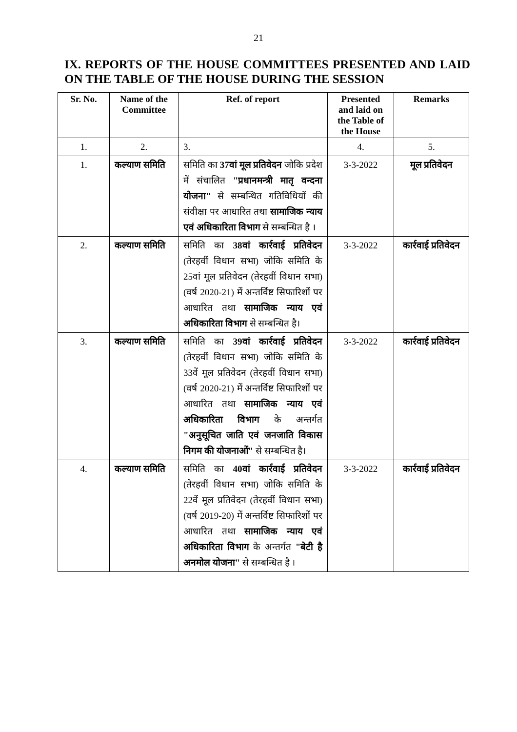21
IX. REPORTS OF THE HOUSE COMMITTEES PRESENTED AND LAID ON THE TABLE OF THE HOUSE DURING THE SESSION
| Sr. No. | Name of the Committee | Ref. of report | Presented and laid on the Table of the House | Remarks |
| --- | --- | --- | --- | --- |
| 1. | 2. | 3. | 4. | 5. |
| 1. | कल्याण समिति | समिति का 37वां मूल प्रतिवेदन जोकि प्रदेश में संचालित "प्रधानमन्त्री मातृ वन्दना योजना" से सम्बन्धित गतिविधियों की संवीक्षा पर आधारित तथा सामाजिक न्याय एवं अधिकारिता विभाग से सम्बन्धित है । | 3-3-2022 | मूल प्रतिवेदन |
| 2. | कल्याण समिति | समिति का 38वां कार्रवाई प्रतिवेदन (तेरहवीं विधान सभा) जोकि समिति के 25वां मूल प्रतिवेदन (तेरहवीं विधान सभा) (वर्ष 2020-21) में अन्तर्विष्ट सिफारिशों पर आधारित तथा सामाजिक न्याय एवं अधिकारिता विभाग से सम्बन्धित है। | 3-3-2022 | कार्रवाई प्रतिवेदन |
| 3. | कल्याण समिति | समिति का 39वां कार्रवाई प्रतिवेदन (तेरहवीं विधान सभा) जोकि समिति के 33वें मूल प्रतिवेदन (तेरहवीं विधान सभा) (वर्ष 2020-21) में अन्तर्विष्ट सिफारिशों पर आधारित तथा सामाजिक न्याय एवं अधिकारिता विभाग के अन्तर्गत "अनुसूचित जाति एवं जनजाति विकास निगम की योजनाओं" से सम्बन्धित है। | 3-3-2022 | कार्रवाई प्रतिवेदन |
| 4. | कल्याण समिति | समिति का 40वां कार्रवाई प्रतिवेदन (तेरहवीं विधान सभा) जोकि समिति के 22वें मूल प्रतिवेदन (तेरहवीं विधान सभा) (वर्ष 2019-20) में अन्तर्विष्ट सिफारिशों पर आधारित तथा सामाजिक न्याय एवं अधिकारिता विभाग के अन्तर्गत "बेटी है अनमोल योजना" से सम्बन्धित है । | 3-3-2022 | कार्रवाई प्रतिवेदन |